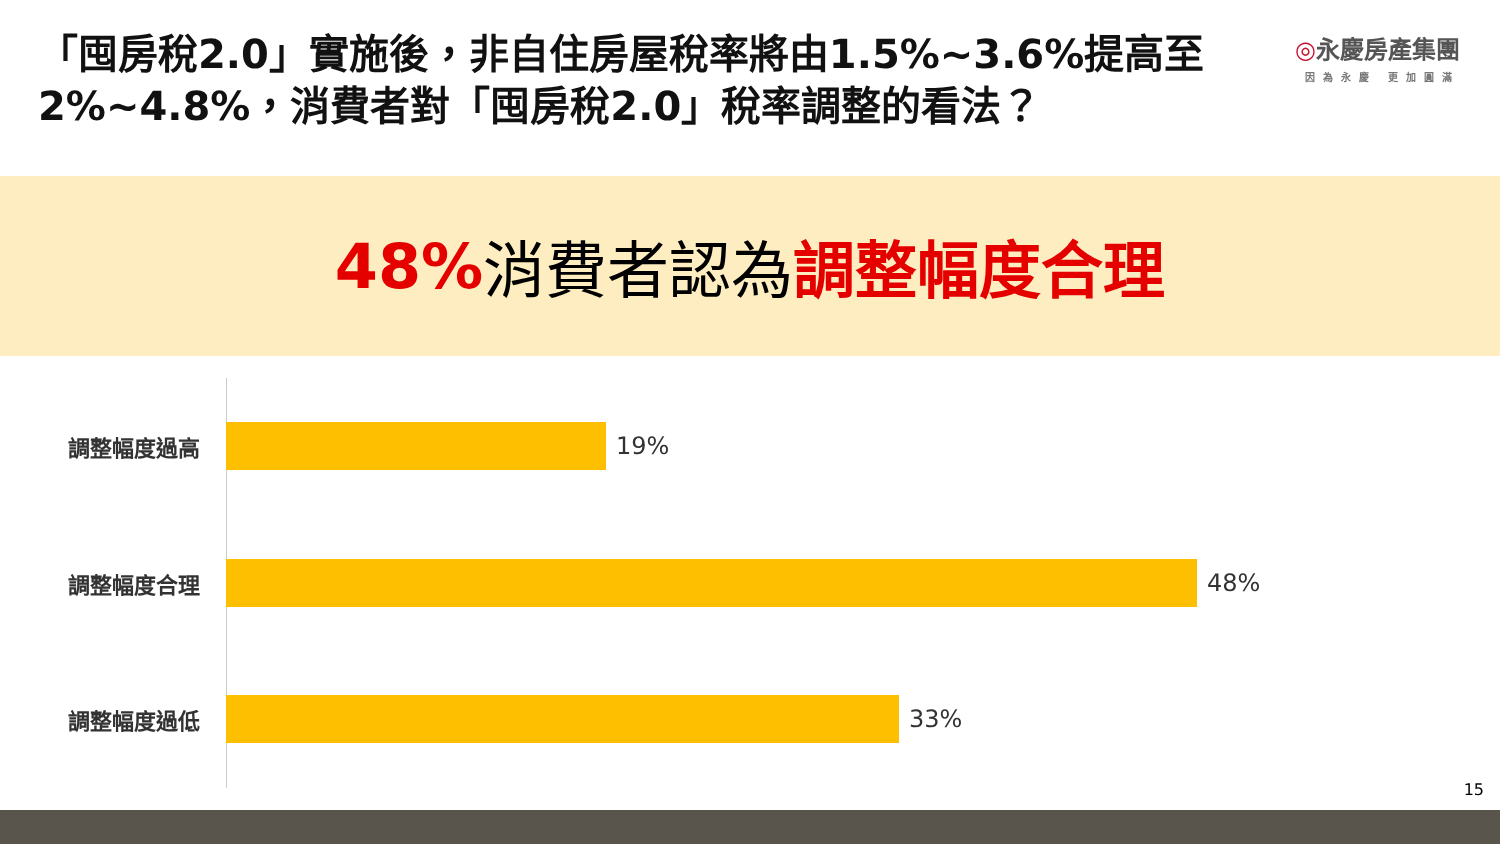「囤房稅2.0」實施後，非自住房屋稅率將由1.5%~3.6%提高至2%~4.8%，消費者對「囤房稅2.0」稅率調整的看法？
◎永慶房產集團
因為永慶 更加圓滿
48% 消費者認為 調整幅度合理
調整幅度過高 19%
調整幅度合理 48%
調整幅度過低 33%
15